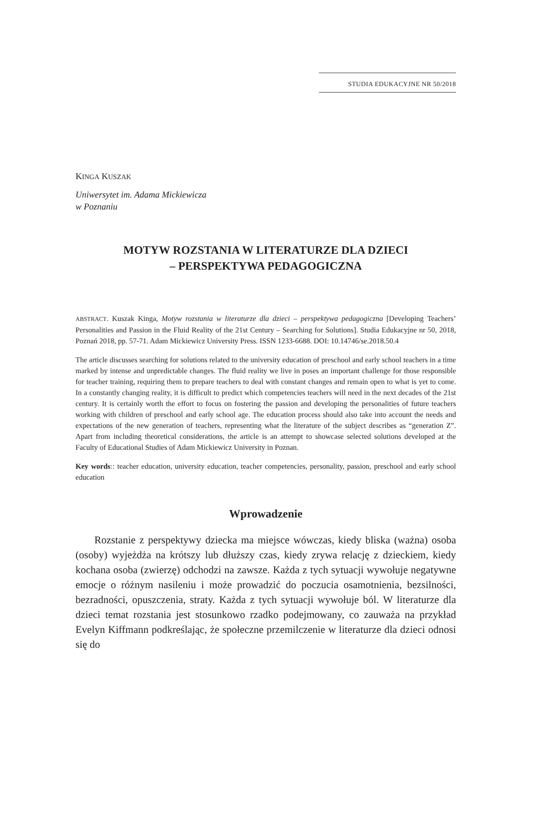STUDIA EDUKACYJNE NR 50/2018
KINGA KUSZAK
Uniwersytet im. Adama Mickiewicza
w Poznaniu
MOTYW ROZSTANIA W LITERATURZE DLA DZIECI
– PERSPEKTYWA PEDAGOGICZNA
ABSTRACT. Kuszak Kinga, Motyw rozstania w literaturze dla dzieci – perspektywa pedagogiczna [Developing Teachers’ Personalities and Passion in the Fluid Reality of the 21st Century – Searching for Solutions]. Studia Edukacyjne nr 50, 2018, Poznań 2018, pp. 57-71. Adam Mickiewicz University Press. ISSN 1233-6688. DOI: 10.14746/se.2018.50.4
The article discusses searching for solutions related to the university education of preschool and early school teachers in a time marked by intense and unpredictable changes. The fluid reality we live in poses an important challenge for those responsible for teacher training, requiring them to prepare teachers to deal with constant changes and remain open to what is yet to come. In a constantly changing reality, it is difficult to predict which competencies teachers will need in the next decades of the 21st century. It is certainly worth the effort to focus on fostering the passion and developing the personalities of future teachers working with children of preschool and early school age. The education process should also take into account the needs and expectations of the new generation of teachers, representing what the literature of the subject describes as “generation Z”. Apart from including theoretical considerations, the article is an attempt to showcase selected solutions developed at the Faculty of Educational Studies of Adam Mickiewicz University in Poznan.
Key words:: teacher education, university education, teacher competencies, personality, passion, preschool and early school education
Wprowadzenie
Rozstanie z perspektywy dziecka ma miejsce wówczas, kiedy bliska (ważna) osoba (osoby) wyjeżdża na krótszy lub dłuższy czas, kiedy zrywa relację z dzieckiem, kiedy kochana osoba (zwierzę) odchodzi na zawsze. Każda z tych sytuacji wywołuje negatywne emocje o różnym nasileniu i może prowadzić do poczucia osamotnienia, bezsilności, bezradności, opuszczenia, straty. Każda z tych sytuacji wywołuje ból. W literaturze dla dzieci temat rozstania jest stosunkowo rzadko podejmowany, co zauważa na przykład Evelyn Kiffmann podkreślając, że społeczne przemilczenie w literaturze dla dzieci odnosi się do